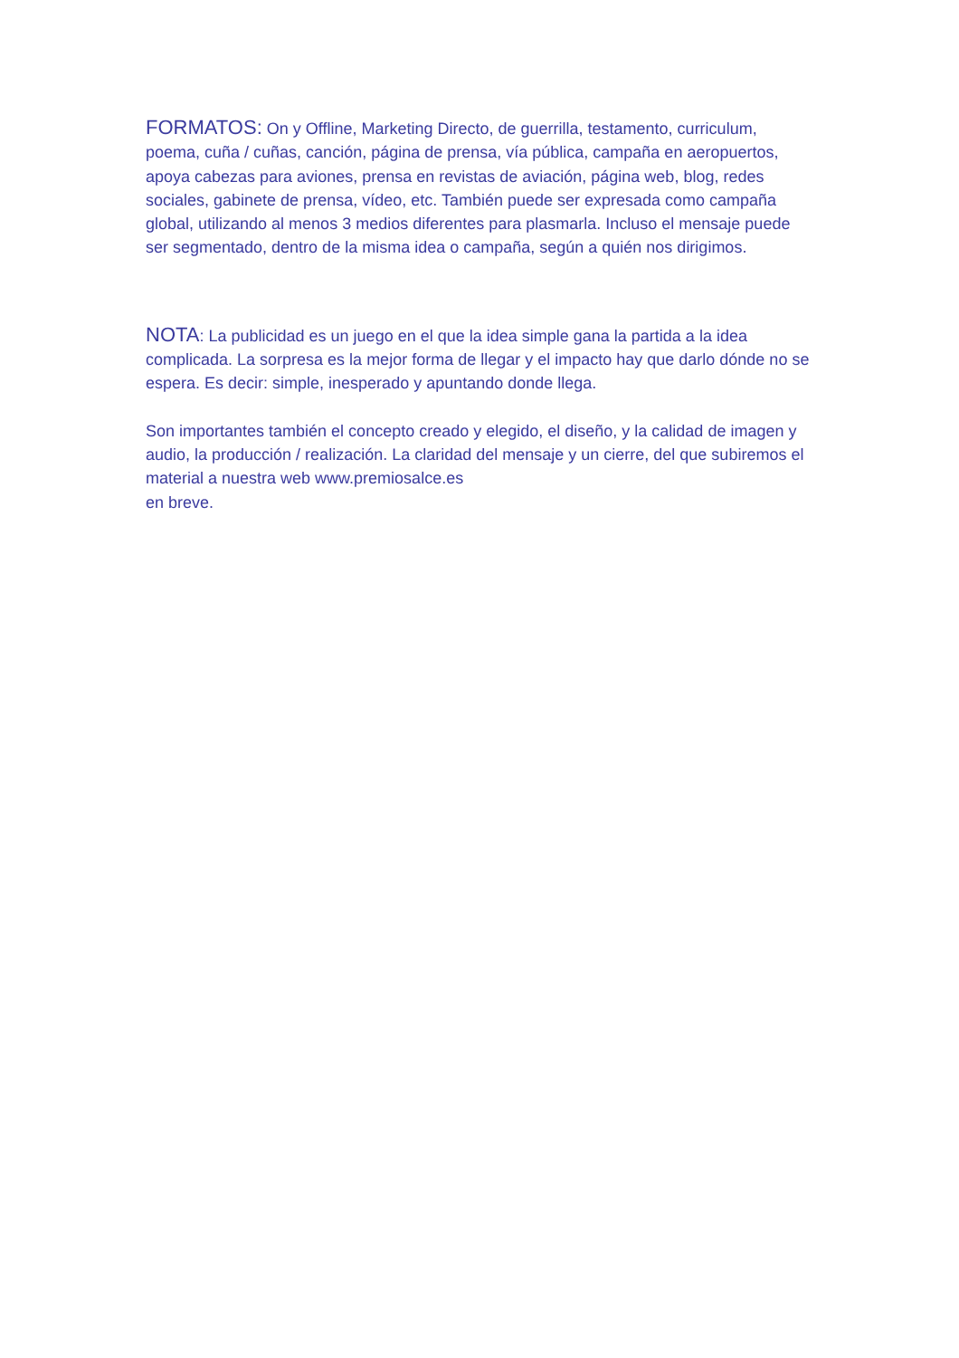FORMATOS: On y Offline, Marketing Directo, de guerrilla, testamento, curriculum, poema, cuña / cuñas, canción, página de prensa, vía pública, campaña en aeropuertos, apoya cabezas para aviones, prensa en revistas de aviación, página web, blog, redes sociales, gabinete de prensa, vídeo, etc. También puede ser expresada como campaña global, utilizando al menos 3 medios diferentes para plasmarla. Incluso el mensaje puede ser segmentado, dentro de la misma idea o campaña, según a quién nos dirigimos.
NOTA: La publicidad es un juego en el que la idea simple gana la partida a la idea complicada. La sorpresa es la mejor forma de llegar y el impacto hay que darlo dónde no se espera. Es decir: simple, inesperado y apuntando donde llega.
Son importantes también el concepto creado y elegido, el diseño, y la calidad de imagen y audio, la producción / realización. La claridad del mensaje y un cierre, del que subiremos el material a nuestra web www.premiosalce.es
en breve.